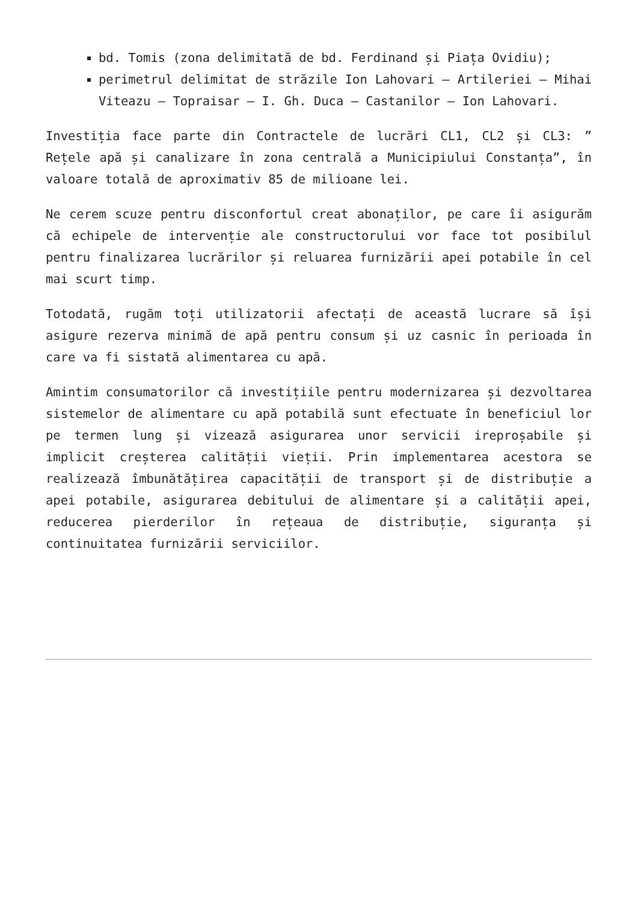bd. Tomis (zona delimitată de bd. Ferdinand și Piața Ovidiu);
perimetrul delimitat de străzile Ion Lahovari – Artileriei – Mihai Viteazu – Topraisar – I. Gh. Duca – Castanilor – Ion Lahovari.
Investiția face parte din Contractele de lucrări CL1, CL2 și CL3: ” Rețele apă și canalizare în zona centrală a Municipiului Constanța”, în valoare totală de aproximativ 85 de milioane lei.
Ne cerem scuze pentru disconfortul creat abonaților, pe care îi asigurăm că echipele de intervenție ale constructorului vor face tot posibilul pentru finalizarea lucrărilor și reluarea furnizării apei potabile în cel mai scurt timp.
Totodată, rugăm toți utilizatorii afectați de această lucrare să își asigure rezerva minimă de apă pentru consum și uz casnic în perioada în care va fi sistată alimentarea cu apă.
Amintim consumatorilor că investițiile pentru modernizarea și dezvoltarea sistemelor de alimentare cu apă potabilă sunt efectuate în beneficiul lor pe termen lung și vizează asigurarea unor servicii ireproșabile și implicit creșterea calității vieții. Prin implementarea acestora se realizează îmbunătățirea capacității de transport și de distribuție a apei potabile, asigurarea debitului de alimentare și a calității apei, reducerea pierderilor în rețeaua de distribuție, siguranța și continuitatea furnizării serviciilor.